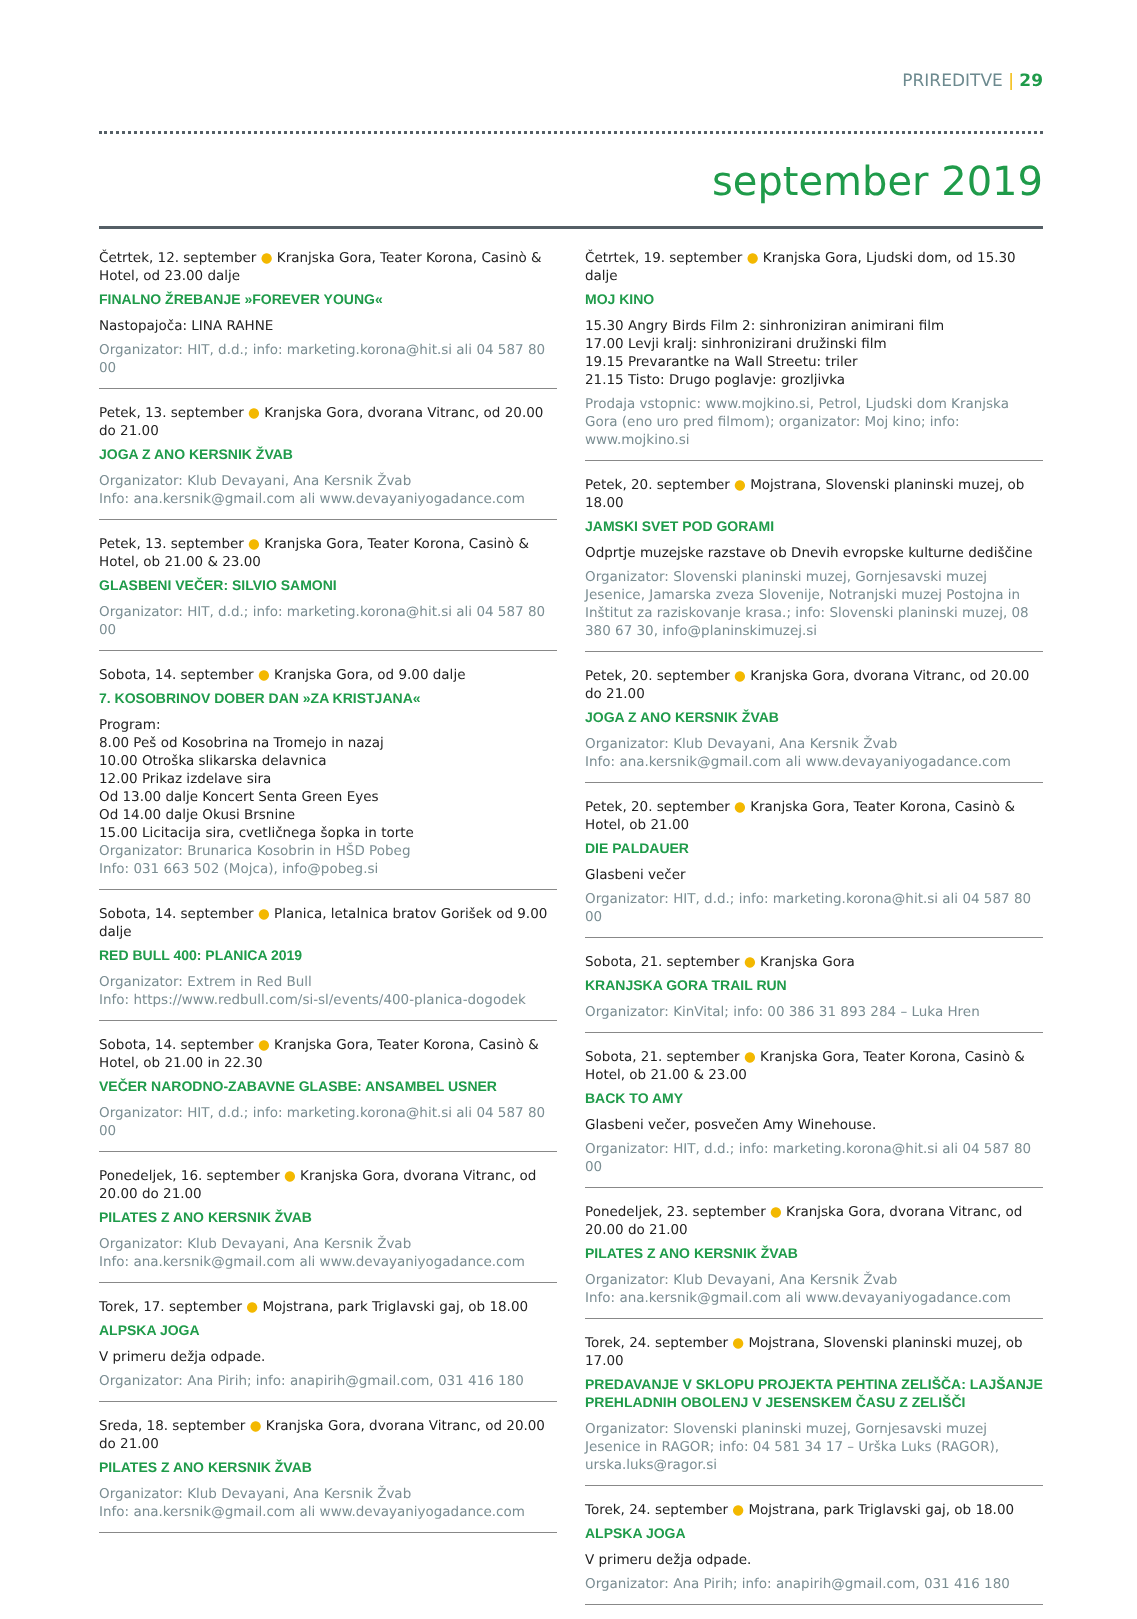PRIREDITVE | 29
september 2019
Četrtek, 12. september ● Kranjska Gora, Teater Korona, Casinò & Hotel, od 23.00 dalje
FINALNO ŽREBANJE »FOREVER YOUNG«
Nastopajoča: LINA RAHNE
Organizator: HIT, d.d.; info: marketing.korona@hit.si ali 04 587 80 00
Petek, 13. september ● Kranjska Gora, dvorana Vitranc, od 20.00 do 21.00
JOGA Z ANO KERSNIK ŽVAB
Organizator: Klub Devayani, Ana Kersnik Žvab
Info: ana.kersnik@gmail.com ali www.devayaniyogadance.com
Petek, 13. september ● Kranjska Gora, Teater Korona, Casinò & Hotel, ob 21.00 & 23.00
GLASBENI VEČER: SILVIO SAMONI
Organizator: HIT, d.d.; info: marketing.korona@hit.si ali 04 587 80 00
Sobota, 14. september ● Kranjska Gora, od 9.00 dalje
7. KOSOBRINOV DOBER DAN »ZA KRISTJANA«
Program:
8.00 Peš od Kosobrina na Tromejo in nazaj
10.00 Otroška slikarska delavnica
12.00 Prikaz izdelave sira
Od 13.00 dalje Koncert Senta Green Eyes
Od 14.00 dalje Okusi Brsnine
15.00 Licitacija sira, cvetličnega šopka in torte
Organizator: Brunarica Kosobrin in HŠD Pobeg
Info: 031 663 502 (Mojca), info@pobeg.si
Sobota, 14. september ● Planica, letalnica bratov Gorišek od 9.00 dalje
RED BULL 400: PLANICA 2019
Organizator: Extrem in Red Bull
Info: https://www.redbull.com/si-sl/events/400-planica-dogodek
Sobota, 14. september ● Kranjska Gora, Teater Korona, Casinò & Hotel, ob 21.00 in 22.30
VEČER NARODNO-ZABAVNE GLASBE: ANSAMBEL USNER
Organizator: HIT, d.d.; info: marketing.korona@hit.si ali 04 587 80 00
Ponedeljek, 16. september ● Kranjska Gora, dvorana Vitranc, od 20.00 do 21.00
PILATES Z ANO KERSNIK ŽVAB
Organizator: Klub Devayani, Ana Kersnik Žvab
Info: ana.kersnik@gmail.com ali www.devayaniyogadance.com
Torek, 17. september ● Mojstrana, park Triglavski gaj, ob 18.00
ALPSKA JOGA
V primeru dežja odpade.
Organizator: Ana Pirih; info: anapirih@gmail.com, 031 416 180
Sreda, 18. september ● Kranjska Gora, dvorana Vitranc, od 20.00 do 21.00
PILATES Z ANO KERSNIK ŽVAB
Organizator: Klub Devayani, Ana Kersnik Žvab
Info: ana.kersnik@gmail.com ali www.devayaniyogadance.com
Četrtek, 19. september ● Kranjska Gora, Ljudski dom, od 15.30 dalje
MOJ KINO
15.30 Angry Birds Film 2: sinhroniziran animirani film
17.00 Levji kralj: sinhronizirani družinski film
19.15 Prevarantke na Wall Streetu: triler
21.15 Tisto: Drugo poglavje: grozljivka
Prodaja vstopnic: www.mojkino.si, Petrol, Ljudski dom Kranjska Gora (eno uro pred filmom); organizator: Moj kino; info: www.mojkino.si
Petek, 20. september ● Mojstrana, Slovenski planinski muzej, ob 18.00
JAMSKI SVET POD GORAMI
Odprtje muzejske razstave ob Dnevih evropske kulturne dediščine
Organizator: Slovenski planinski muzej, Gornjesavski muzej Jesenice, Jamarska zveza Slovenije, Notranjski muzej Postojna in Inštitut za raziskovanje krasa.; info: Slovenski planinski muzej, 08 380 67 30, info@planinskimuzej.si
Petek, 20. september ● Kranjska Gora, dvorana Vitranc, od 20.00 do 21.00
JOGA Z ANO KERSNIK ŽVAB
Organizator: Klub Devayani, Ana Kersnik Žvab
Info: ana.kersnik@gmail.com ali www.devayaniyogadance.com
Petek, 20. september ● Kranjska Gora, Teater Korona, Casinò & Hotel, ob 21.00
DIE PALDAUER
Glasbeni večer
Organizator: HIT, d.d.; info: marketing.korona@hit.si ali 04 587 80 00
Sobota, 21. september ● Kranjska Gora
KRANJSKA GORA TRAIL RUN
Organizator: KinVital; info: 00 386 31 893 284 – Luka Hren
Sobota, 21. september ● Kranjska Gora, Teater Korona, Casinò & Hotel, ob 21.00 & 23.00
BACK TO AMY
Glasbeni večer, posvečen Amy Winehouse.
Organizator: HIT, d.d.; info: marketing.korona@hit.si ali 04 587 80 00
Ponedeljek, 23. september ● Kranjska Gora, dvorana Vitranc, od 20.00 do 21.00
PILATES Z ANO KERSNIK ŽVAB
Organizator: Klub Devayani, Ana Kersnik Žvab
Info: ana.kersnik@gmail.com ali www.devayaniyogadance.com
Torek, 24. september ● Mojstrana, Slovenski planinski muzej, ob 17.00
PREDAVANJE V SKLOPU PROJEKTA PEHTINA ZELIŠČA: LAJŠANJE PREHLADNIH OBOLENJ V JESENSKEM ČASU Z ZELIŠČI
Organizator: Slovenski planinski muzej, Gornjesavski muzej Jesenice in RAGOR; info: 04 581 34 17 – Urška Luks (RAGOR), urska.luks@ragor.si
Torek, 24. september ● Mojstrana, park Triglavski gaj, ob 18.00
ALPSKA JOGA
V primeru dežja odpade.
Organizator: Ana Pirih; info: anapirih@gmail.com, 031 416 180